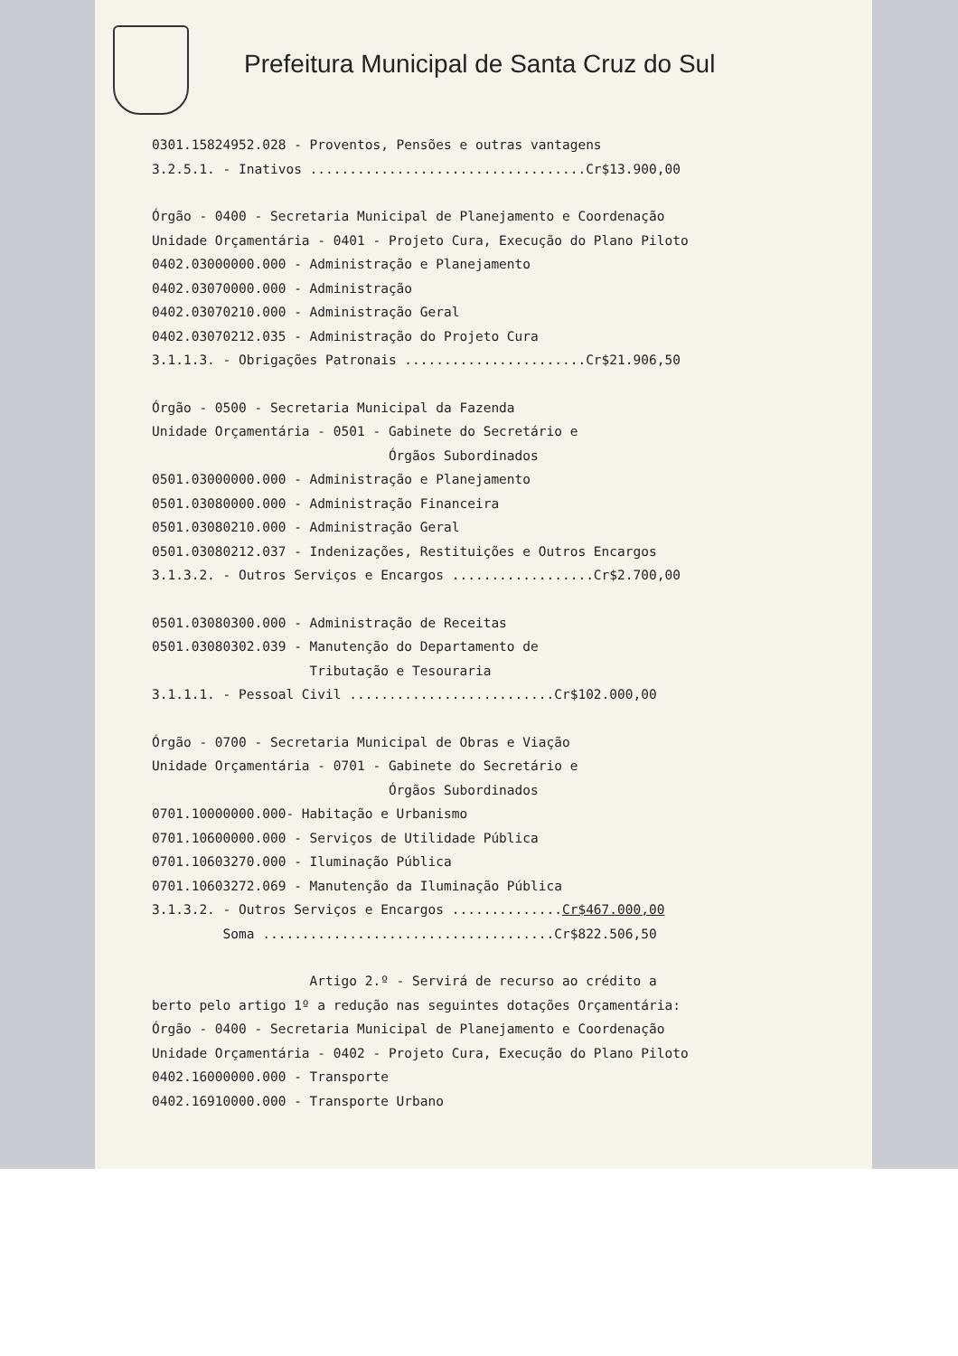Prefeitura Municipal de Santa Cruz do Sul
0301.15824952.028 - Proventos, Pensões e outras vantagens
3.2.5.1. - Inativos ...................................Cr$13.900,00
Órgão - 0400 - Secretaria Municipal de Planejamento e Coordenação
Unidade Orçamentária - 0401 - Projeto Cura, Execução do Plano Piloto
0402.03000000.000 - Administração e Planejamento
0402.03070000.000 - Administração
0402.03070210.000 - Administração Geral
0402.03070212.035 - Administração do Projeto Cura
3.1.1.3. - Obrigações Patronais .......................Cr$21.906,50
Órgão - 0500 - Secretaria Municipal da Fazenda
Unidade Orçamentária - 0501 - Gabinete do Secretário e
Órgãos Subordinados
0501.03000000.000 - Administração e Planejamento
0501.03080000.000 - Administração Financeira
0501.03080210.000 - Administração Geral
0501.03080212.037 - Indenizações, Restituições e Outros Encargos
3.1.3.2. - Outros Serviços e Encargos ..................Cr$2.700,00
0501.03080300.000 - Administração de Receitas
0501.03080302.039 - Manutenção do Departamento de
Tributação e Tesouraria
3.1.1.1. - Pessoal Civil ..........................Cr$102.000,00
Órgão - 0700 - Secretaria Municipal de Obras e Viação
Unidade Orçamentária - 0701 - Gabinete do Secretário e
Órgãos Subordinados
0701.10000000.000- Habitação e Urbanismo
0701.10600000.000 - Serviços de Utilidade Pública
0701.10603270.000 - Iluminação Pública
0701.10603272.069 - Manutenção da Iluminação Pública
3.1.3.2. - Outros Serviços e Encargos ..............Cr$467.000,00
Soma .....................................Cr$822.506,50
Artigo 2.º - Servirá de recurso ao crédito a
berto pelo artigo 1º a redução nas seguintes dotações Orçamentária:
Órgão - 0400 - Secretaria Municipal de Planejamento e Coordenação
Unidade Orçamentária - 0402 - Projeto Cura, Execução do Plano Piloto
0402.16000000.000 - Transporte
0402.16910000.000 - Transporte Urbano